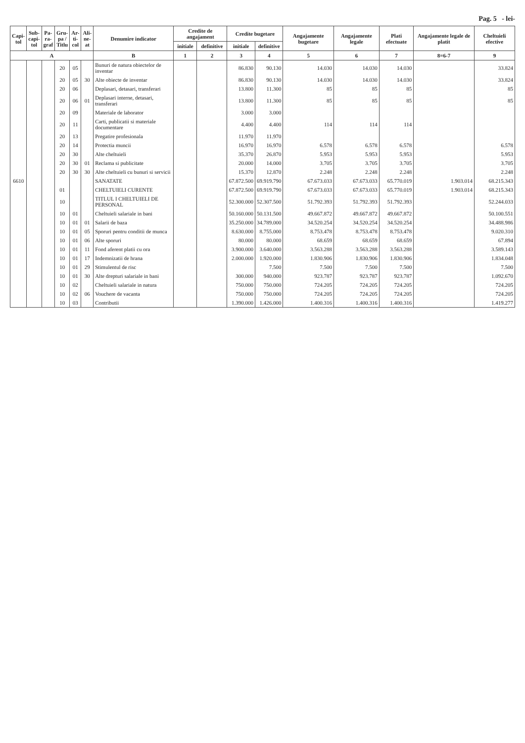Pag. 5 - lei-
| Capi- tol | Sub- capi- tol | Pa- ra- graf | Gru- pa / Titlu | Ar- ti- col | Ali- ne- at | Denumire indicator | Credite de angajament | | Credite bugetare | | Angajamente bugetare | Angajamente legale | Plati efectuate | Angajamente legale de platit | Cheltuieli efective |
| --- | --- | --- | --- | --- | --- | --- | --- | --- | --- | --- | --- | --- | --- | --- | --- |
| | | | | | | | initiale | definitive | initiale | definitive | | | | | |
| A | | | | | | B | 1 | 2 | 3 | 4 | 5 | 6 | 7 | 8=6-7 | 9 |
| | | | 20 | 05 | | Bunuri de natura obiectelor de inventar | | | 86.830 | 90.130 | 14.030 | 14.030 | 14.030 | | 33.824 |
| | | | 20 | 05 | 30 | Alte obiecte de inventar | | | 86.830 | 90.130 | 14.030 | 14.030 | 14.030 | | 33.824 |
| | | | 20 | 06 | | Deplasari, detasari, transferari | | | 13.800 | 11.300 | 85 | 85 | 85 | | 85 |
| | | | 20 | 06 | 01 | Deplasari interne, detasari, transferari | | | 13.800 | 11.300 | 85 | 85 | 85 | | 85 |
| | | | 20 | 09 | | Materiale de laborator | | | 3.000 | 3.000 | | | | | |
| | | | 20 | 11 | | Carti, publicatii si materiale documentare | | | 4.400 | 4.400 | 114 | 114 | 114 | | |
| | | | 20 | 13 | | Pregatire profesionala | | | 11.970 | 11.970 | | | | | |
| | | | 20 | 14 | | Protectia muncii | | | 16.970 | 16.970 | 6.578 | 6.578 | 6.578 | | 6.578 |
| | | | 20 | 30 | | Alte cheltuieli | | | 35.370 | 26.870 | 5.953 | 5.953 | 5.953 | | 5.953 |
| | | | 20 | 30 | 01 | Reclama si publicitate | | | 20.000 | 14.000 | 3.705 | 3.705 | 3.705 | | 3.705 |
| | | | 20 | 30 | 30 | Alte cheltuieli cu bunuri si servicii | | | 15.370 | 12.870 | 2.248 | 2.248 | 2.248 | | 2.248 |
| 6610 | | | | | | SANATATE | | | 67.872.500 | 69.919.790 | 67.673.033 | 67.673.033 | 65.770.019 | 1.903.014 | 68.215.343 |
| | | | 01 | | | CHELTUIELI CURENTE | | | 67.872.500 | 69.919.790 | 67.673.033 | 67.673.033 | 65.770.019 | 1.903.014 | 68.215.343 |
| | | | 10 | | | TITLUL I CHELTUIELI DE PERSONAL | | | 52.300.000 | 52.307.500 | 51.792.393 | 51.792.393 | 51.792.393 | | 52.244.033 |
| | | | 10 | 01 | | Cheltuieli salariale in bani | | | 50.160.000 | 50.131.500 | 49.667.872 | 49.667.872 | 49.667.872 | | 50.100.551 |
| | | | 10 | 01 | 01 | Salarii de baza | | | 35.250.000 | 34.789.000 | 34.520.254 | 34.520.254 | 34.520.254 | | 34.488.986 |
| | | | 10 | 01 | 05 | Sporuri pentru conditii de munca | | | 8.630.000 | 8.755.000 | 8.753.478 | 8.753.478 | 8.753.478 | | 9.020.310 |
| | | | 10 | 01 | 06 | Alte sporuri | | | 80.000 | 80.000 | 68.659 | 68.659 | 68.659 | | 67.894 |
| | | | 10 | 01 | 11 | Fond aferent platii cu ora | | | 3.900.000 | 3.640.000 | 3.563.288 | 3.563.288 | 3.563.288 | | 3.589.143 |
| | | | 10 | 01 | 17 | Indemnizatii de hrana | | | 2.000.000 | 1.920.000 | 1.830.906 | 1.830.906 | 1.830.906 | | 1.834.048 |
| | | | 10 | 01 | 29 | Stimulentul de risc | | | | 7.500 | 7.500 | 7.500 | 7.500 | | 7.500 |
| | | | 10 | 01 | 30 | Alte drepturi salariale in bani | | | 300.000 | 940.000 | 923.787 | 923.787 | 923.787 | | 1.092.670 |
| | | | 10 | 02 | | Cheltuieli salariale in natura | | | 750.000 | 750.000 | 724.205 | 724.205 | 724.205 | | 724.205 |
| | | | 10 | 02 | 06 | Vouchere de vacanta | | | 750.000 | 750.000 | 724.205 | 724.205 | 724.205 | | 724.205 |
| | | | 10 | 03 | | Contributii | | | 1.390.000 | 1.426.000 | 1.400.316 | 1.400.316 | 1.400.316 | | 1.419.277 |